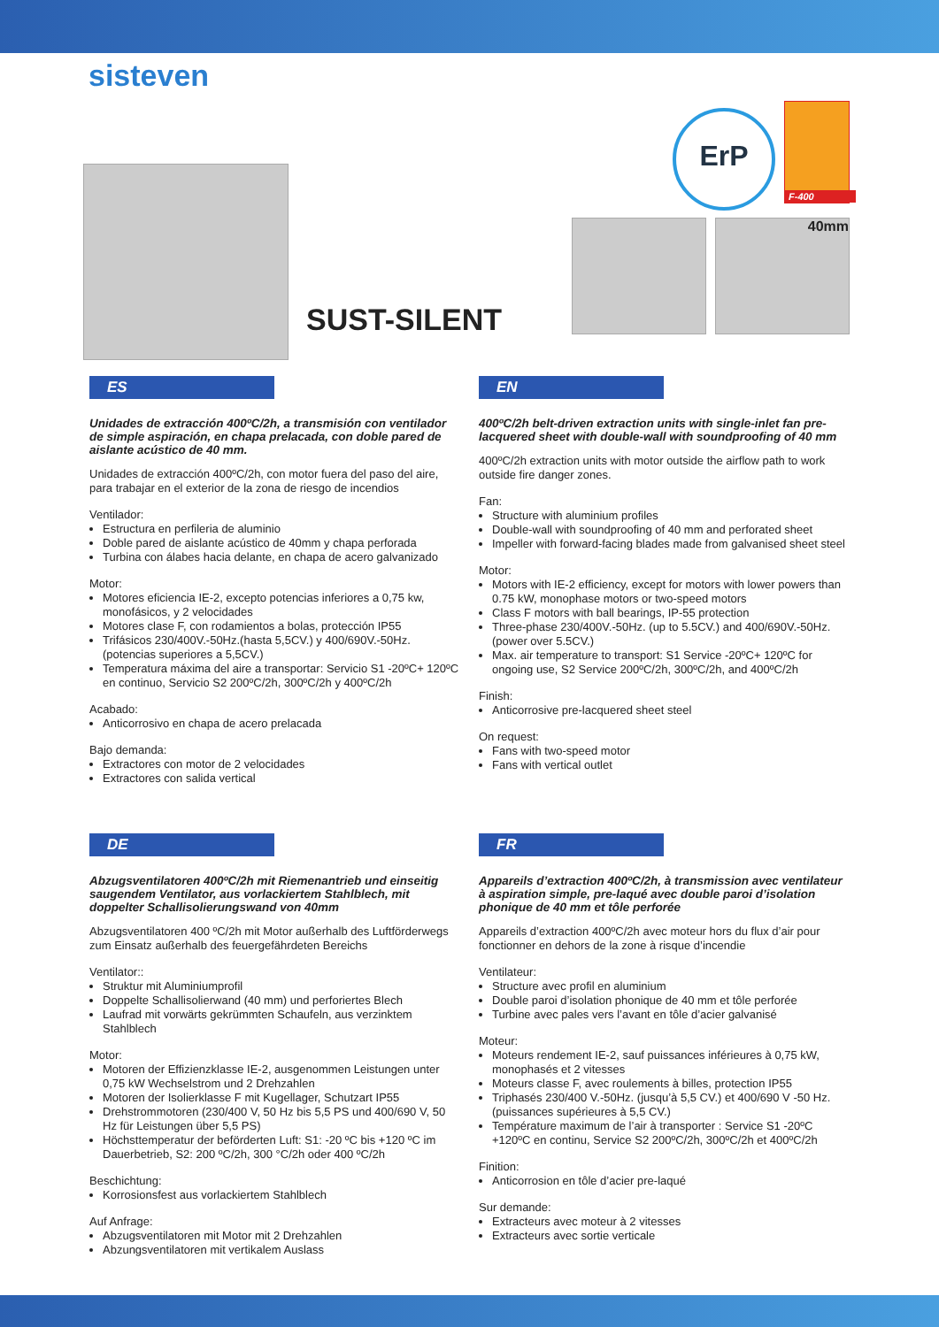sisteven
SUST-SILENT
ErP
F-400
40mm
ES
Unidades de extracción 400ºC/2h, a transmisión con ventilador de simple aspiración, en chapa prelacada, con doble pared de aislante acústico de 40 mm.
Unidades de extracción 400ºC/2h, con motor fuera del paso del aire, para trabajar en el exterior de la zona de riesgo de incendios
Ventilador:
Estructura en perfileria de aluminio
Doble pared de aislante acústico de 40mm y chapa perforada
Turbina con álabes hacia delante, en chapa de acero galvanizado
Motor:
Motores eficiencia IE-2, excepto potencias inferiores a 0,75 kw, monofásicos, y 2 velocidades
Motores clase F, con rodamientos a bolas, protección IP55
Trifásicos 230/400V.-50Hz.(hasta 5,5CV.) y 400/690V.-50Hz.(potencias superiores a 5,5CV.)
Temperatura máxima del aire a transportar: Servicio S1 -20ºC+ 120ºC en continuo, Servicio S2 200ºC/2h, 300ºC/2h y 400ºC/2h
Acabado:
Anticorrosivo en chapa de acero prelacada
Bajo demanda:
Extractores con motor de 2 velocidades
Extractores con salida vertical
EN
400ºC/2h belt-driven extraction units with single-inlet fan pre-lacquered sheet with double-wall with soundproofing of 40 mm
400ºC/2h extraction units with motor outside the airflow path to work outside fire danger zones.
Fan:
Structure with aluminium profiles
Double-wall with soundproofing of 40 mm and perforated sheet
Impeller with forward-facing blades made from galvanised sheet steel
Motor:
Motors with IE-2 efficiency, except for motors with lower powers than 0.75 kW, monophase motors or two-speed motors
Class F motors with ball bearings, IP-55 protection
Three-phase 230/400V.-50Hz. (up to 5.5CV.) and 400/690V.-50Hz. (power over 5.5CV.)
Max. air temperature to transport: S1 Service -20ºC+ 120ºC for ongoing use, S2 Service 200ºC/2h, 300ºC/2h, and 400ºC/2h
Finish:
Anticorrosive pre-lacquered sheet steel
On request:
Fans with two-speed motor
Fans with vertical outlet
DE
Abzugsventilatoren 400ºC/2h mit Riemenantrieb und einseitig saugendem Ventilator, aus vorlackiertem Stahlblech, mit doppelter Schallisolierungswand von 40mm
Abzugsventilatoren 400 ºC/2h mit Motor außerhalb des Luftförderwegs zum Einsatz außerhalb des feuergefährdeten Bereichs
Ventilator::
Struktur mit Aluminiumprofil
Doppelte Schallisolierwand (40 mm) und perforiertes Blech
Laufrad mit vorwärts gekrümmten Schaufeln, aus verzinktem Stahlblech
Motor:
Motoren der Effizienzklasse IE-2, ausgenommen Leistungen unter 0,75 kW Wechselstrom und 2 Drehzahlen
Motoren der Isolierklasse F mit Kugellager, Schutzart IP55
Drehstrommotoren (230/400 V, 50 Hz bis 5,5 PS und 400/690 V, 50 Hz für Leistungen über 5,5 PS)
Höchsttemperatur der beförderten Luft: S1: -20 ºC bis +120 ºC im Dauerbetrieb, S2: 200 ºC/2h, 300 °C/2h oder 400 ºC/2h
Beschichtung:
Korrosionsfest aus vorlackiertem Stahlblech
Auf Anfrage:
Abzugsventilatoren mit Motor mit 2 Drehzahlen
Abzungsventilatoren mit vertikalem Auslass
FR
Appareils d’extraction 400ºC/2h, à transmission avec ventilateur à aspiration simple, pre-laqué avec double paroi d’isolation phonique de 40 mm et tôle perforée
Appareils d’extraction 400ºC/2h avec moteur hors du flux d’air pour fonctionner en dehors de la zone à risque d’incendie
Ventilateur:
Structure avec profil en aluminium
Double paroi d’isolation phonique de 40 mm et tôle perforée
Turbine avec pales vers l’avant en tôle d’acier galvanisé
Moteur:
Moteurs rendement IE-2, sauf puissances inférieures à 0,75 kW, monophasés et 2 vitesses
Moteurs classe F, avec roulements à billes, protection IP55
Triphasés 230/400 V.-50Hz. (jusqu’à 5,5 CV.) et 400/690 V -50 Hz. (puissances supérieures à 5,5 CV.)
Température maximum de l’air à transporter : Service S1 -20ºC +120ºC en continu, Service S2 200ºC/2h, 300ºC/2h et 400ºC/2h
Finition:
Anticorrosion en tôle d’acier pre-laqué
Sur demande:
Extracteurs avec moteur à 2 vitesses
Extracteurs avec sortie verticale